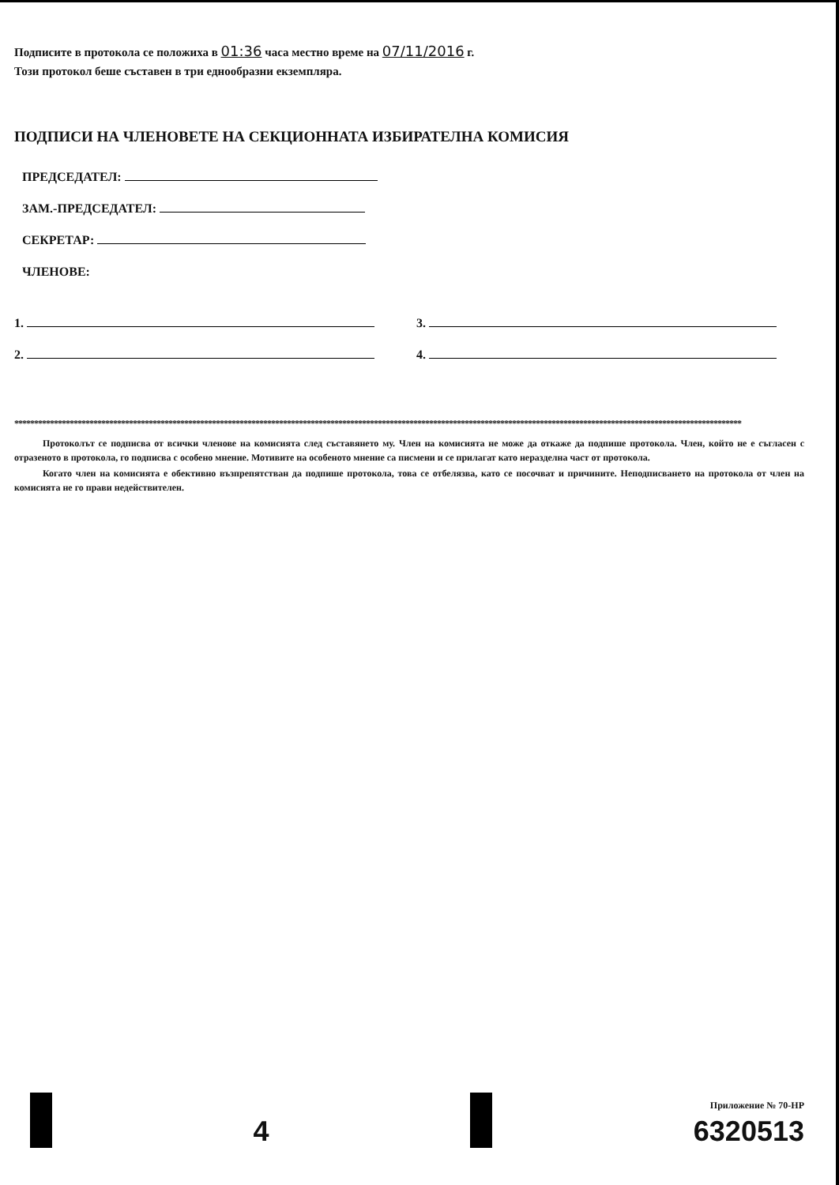Подписите в протокола се положиха в 01:36 часа местно време на 07/11/2016 г.
Този протокол беше съставен в три еднообразни екземпляра.
ПОДПИСИ НА ЧЛЕНОВЕТЕ НА СЕКЦИОННАТА ИЗБИРАТЕЛНА КОМИСИЯ
ПРЕДСЕДАТЕЛ:
ЗАМ.-ПРЕДСЕДАТЕЛ:
СЕКРЕТАР:
ЧЛЕНОВЕ:
1.
2.
3.
4.
****************************************************************************************************************************************************************************************
   Протоколът се подписва от всички членове на комисията след съставянето му. Член на комисията не може да откаже да подпише протокола. Член, който не е съгласен с отразеното в протокола, го подписва с особено мнение. Мотивите на особеното мнение са писмени и се прилагат като неразделна част от протокола.
   Когато член на комисията е обективно възпрепятстван да подпише протокола, това се отбелязва, като се посочват и причините. Неподписването на протокола от член на комисията не го прави недействителен.
4
Приложение № 70-НР
6320513